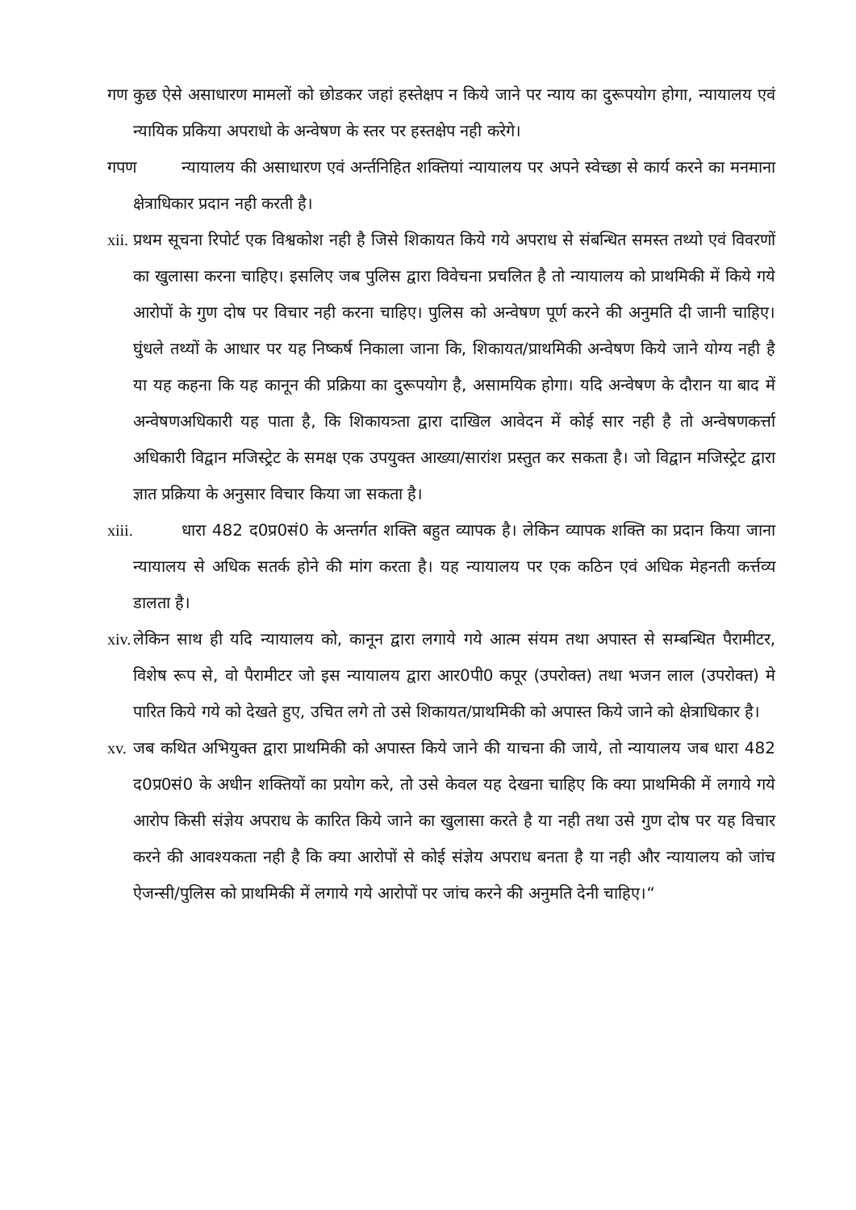गण कुछ ऐसे असाधारण मामलों को छोडकर जहां हस्तेक्षप न किये जाने पर न्याय का दुरूपयोग होगा, न्यायालय एवं न्यायिक प्रकिया अपराधो के अन्वेषण के स्तर पर हस्तक्षेप नही करेगे।
गपण न्यायालय की असाधारण एवं अर्न्तनिहित शक्तियां न्यायालय पर अपने स्वेच्छा से कार्य करने का मनमाना क्षेत्राधिकार प्रदान नही करती है।
xii. प्रथम सूचना रिपोर्ट एक विश्वकोश नही है जिसे शिकायत किये गये अपराध से संबन्धित समस्त तथ्यो एवं विवरणों का खुलासा करना चाहिए। इसलिए जब पुलिस द्वारा विवेचना प्रचलित है तो न्यायालय को प्राथमिकी में किये गये आरोपों के गुण दोष पर विचार नही करना चाहिए। पुलिस को अन्वेषण पूर्ण करने की अनुमति दी जानी चाहिए। घुंधले तथ्यों के आधार पर यह निष्कर्ष निकाला जाना कि, शिकायत/प्राथमिकी अन्वेषण किये जाने योग्य नही है या यह कहना कि यह कानून की प्रक्रिया का दुरूपयोग है, असामयिक होगा। यदि अन्वेषण के दौरान या बाद में अन्वेषणअधिकारी यह पाता है, कि शिकायत्र्ता द्वारा दाखिल आवेदन में कोई सार नही है तो अन्वेषणकर्त्ता अधिकारी विद्वान मजिस्ट्रेट के समक्ष एक उपयुक्त आख्या/सारांश प्रस्तुत कर सकता है। जो विद्वान मजिस्ट्रेट द्वारा ज्ञात प्रक्रिया के अनुसार विचार किया जा सकता है।
xiii. धारा 482 द0प्र0सं0 के अन्तर्गत शक्ति बहुत व्यापक है। लेकिन व्यापक शक्ति का प्रदान किया जाना न्यायालय से अधिक सतर्क होने की मांग करता है। यह न्यायालय पर एक कठिन एवं अधिक मेहनती कर्त्तव्य डालता है।
xiv. लेकिन साथ ही यदि न्यायालय को, कानून द्वारा लगाये गये आत्म संयम तथा अपास्त से सम्बन्धित पैरामीटर, विशेष रूप से, वो पैरामीटर जो इस न्यायालय द्वारा आर0पी0 कपूर (उपरोक्त) तथा भजन लाल (उपरोक्त) मे पारित किये गये को देखते हुए, उचित लगे तो उसे शिकायत/प्राथमिकी को अपास्त किये जाने को क्षेत्राधिकार है।
xv. जब कथित अभियुक्त द्वारा प्राथमिकी को अपास्त किये जाने की याचना की जाये, तो न्यायालय जब धारा 482 द0प्र0सं0 के अधीन शक्तियों का प्रयोग करे, तो उसे केवल यह देखना चाहिए कि क्या प्राथमिकी में लगाये गये आरोप किसी संज्ञेय अपराध के कारित किये जाने का खुलासा करते है या नही तथा उसे गुण दोष पर यह विचार करने की आवश्यकता नही है कि क्या आरोपों से कोई संज्ञेय अपराध बनता है या नही और न्यायालय को जांच ऐजन्सी/पुलिस को प्राथमिकी में लगाये गये आरोपों पर जांच करने की अनुमति देनी चाहिए।“